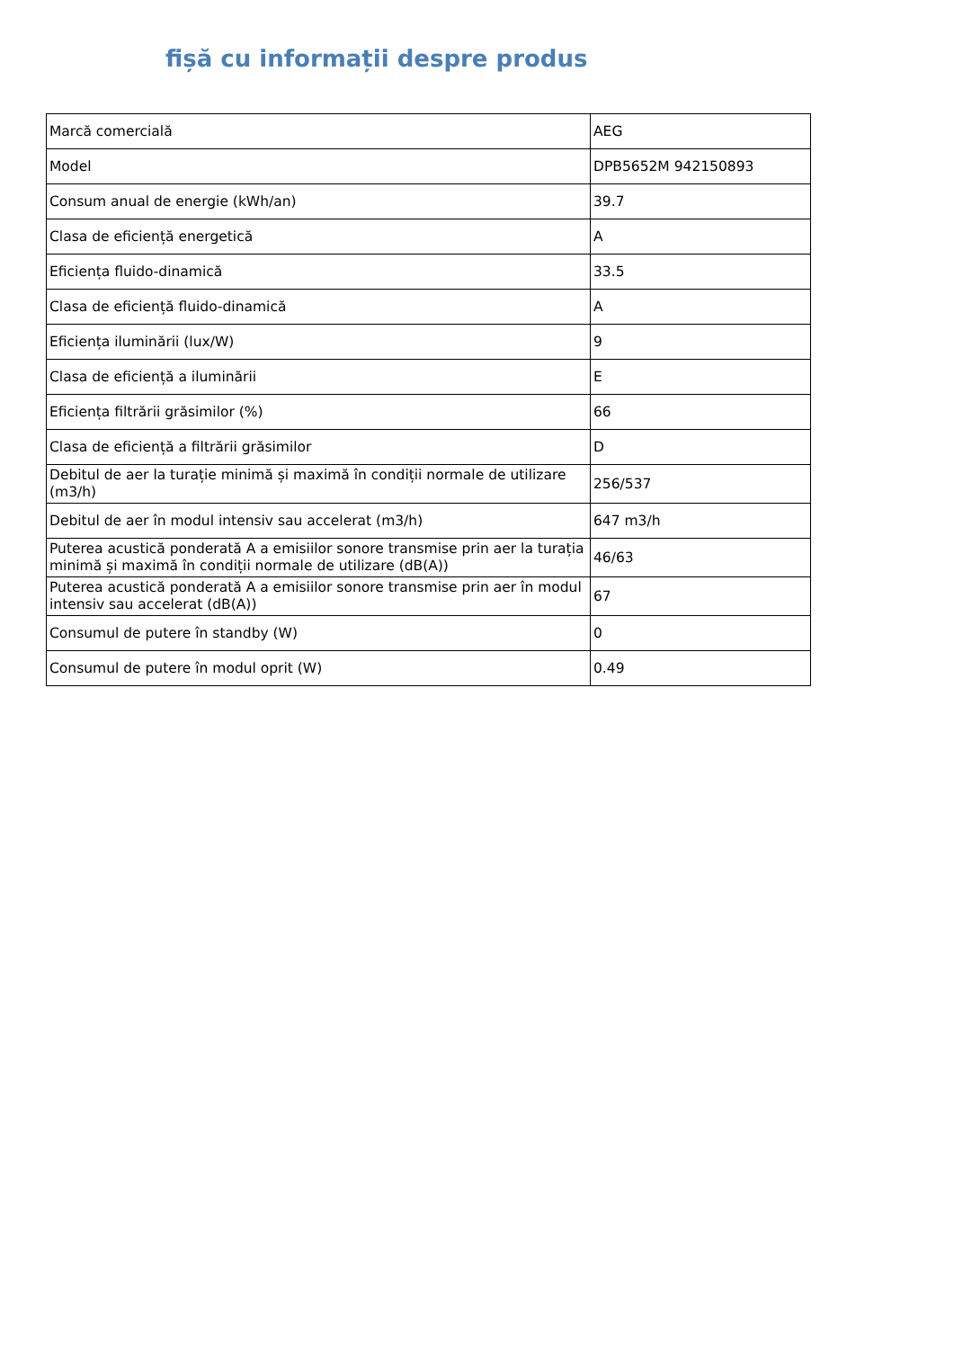fișă cu informații despre produs
| Marcă comercială | AEG |
| Model | DPB5652M 942150893 |
| Consum anual de energie (kWh/an) | 39.7 |
| Clasa de eficiență energetică | A |
| Eficiența fluido-dinamică | 33.5 |
| Clasa de eficiență fluido-dinamică | A |
| Eficiența iluminării (lux/W) | 9 |
| Clasa de eficiență a iluminării | E |
| Eficiența filtrării grăsimilor (%) | 66 |
| Clasa de eficiență a filtrării grăsimilor | D |
| Debitul de aer la turație minimă și maximă în condiții normale de utilizare (m3/h) | 256/537 |
| Debitul de aer în modul intensiv sau accelerat (m3/h) | 647 m3/h |
| Puterea acustică ponderată A a emisiilor sonore transmise prin aer la turația minimă și maximă în condiții normale de utilizare (dB(A)) | 46/63 |
| Puterea acustică ponderată A a emisiilor sonore transmise prin aer în modul intensiv sau accelerat (dB(A)) | 67 |
| Consumul de putere în standby (W) | 0 |
| Consumul de putere în modul oprit (W) | 0.49 |